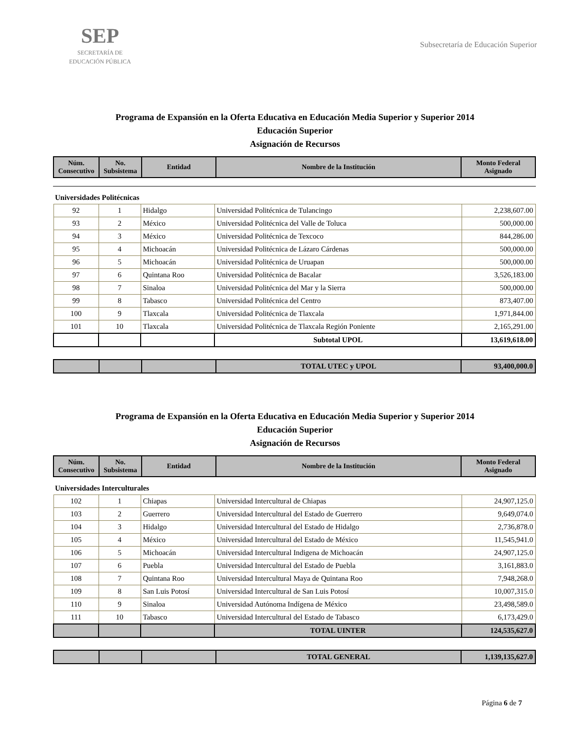SEP
SECRETARÍA DE
EDUCACIÓN PÚBLICA
Subsecretaría de Educación Superior
Programa de Expansión en la Oferta Educativa en Educación Media Superior y Superior 2014
Educación Superior
Asignación de Recursos
| Núm. Consecutivo | No. Subsistema | Entidad | Nombre de la Institución | Monto Federal Asignado |
| --- | --- | --- | --- | --- |
Universidades Politécnicas
| 92 | 1 | Hidalgo | Universidad Politécnica de Tulancingo | 2,238,607.00 |
| 93 | 2 | México | Universidad Politécnica del Valle de Toluca | 500,000.00 |
| 94 | 3 | México | Universidad Politécnica de Texcoco | 844,286.00 |
| 95 | 4 | Michoacán | Universidad Politécnica de Lázaro Cárdenas | 500,000.00 |
| 96 | 5 | Michoacán | Universidad Politécnica de Uruapan | 500,000.00 |
| 97 | 6 | Quintana Roo | Universidad Politécnica de Bacalar | 3,526,183.00 |
| 98 | 7 | Sinaloa | Universidad Politécnica del Mar y la Sierra | 500,000.00 |
| 99 | 8 | Tabasco | Universidad Politécnica del Centro | 873,407.00 |
| 100 | 9 | Tlaxcala | Universidad Politécnica de Tlaxcala | 1,971,844.00 |
| 101 | 10 | Tlaxcala | Universidad Politécnica de Tlaxcala Región Poniente | 2,165,291.00 |
| | | | Subtotal UPOL | 13,619,618.00 |
| | | | TOTAL UTEC y UPOL | 93,400,000.0 |
Programa de Expansión en la Oferta Educativa en Educación Media Superior y Superior 2014
Educación Superior
Asignación de Recursos
| Núm. Consecutivo | No. Subsistema | Entidad | Nombre de la Institución | Monto Federal Asignado |
| --- | --- | --- | --- | --- |
Universidades Interculturales
| 102 | 1 | Chiapas | Universidad Intercultural de Chiapas | 24,907,125.0 |
| 103 | 2 | Guerrero | Universidad Intercultural del Estado de Guerrero | 9,649,074.0 |
| 104 | 3 | Hidalgo | Universidad Intercultural del Estado de Hidalgo | 2,736,878.0 |
| 105 | 4 | México | Universidad Intercultural del Estado de México | 11,545,941.0 |
| 106 | 5 | Michoacán | Universidad Intercultural Indigena de Michoacán | 24,907,125.0 |
| 107 | 6 | Puebla | Universidad Intercultural del Estado de Puebla | 3,161,883.0 |
| 108 | 7 | Quintana Roo | Universidad Intercultural Maya de Quintana Roo | 7,948,268.0 |
| 109 | 8 | San Luis Potosí | Universidad Intercultural de San Luis Potosí | 10,007,315.0 |
| 110 | 9 | Sinaloa | Universidad Autónoma Indígena de México | 23,498,589.0 |
| 111 | 10 | Tabasco | Universidad Intercultural del Estado de Tabasco | 6,173,429.0 |
| | | | TOTAL UINTER | 124,535,627.0 |
| | | | TOTAL GENERAL | 1,139,135,627.0 |
Página 6 de 7